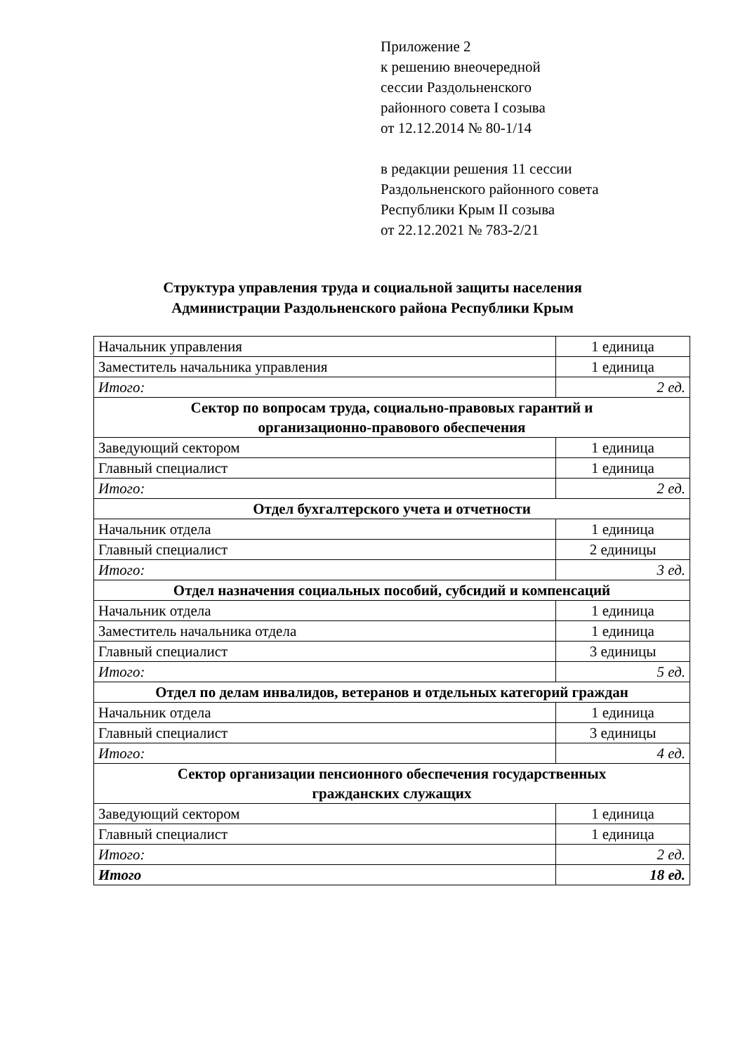Приложение 2
к решению внеочередной
сессии Раздольненского
районного совета I созыва
от 12.12.2014 № 80-1/14
в редакции решения 11 сессии
Раздольненского районного совета
Республики Крым II созыва
от 22.12.2021 № 783-2/21
Структура управления труда и социальной защиты населения
Администрации Раздольненского района Республики Крым
| Начальник управления | 1 единица |
| Заместитель начальника управления | 1 единица |
| Итого: | 2 ед. |
| Сектор по вопросам труда, социально-правовых гарантий и организационно-правового обеспечения | |
| Заведующий сектором | 1 единица |
| Главный специалист | 1 единица |
| Итого: | 2 ед. |
| Отдел бухгалтерского учета и отчетности | |
| Начальник отдела | 1 единица |
| Главный специалист | 2 единицы |
| Итого: | 3 ед. |
| Отдел назначения социальных пособий, субсидий и компенсаций | |
| Начальник отдела | 1 единица |
| Заместитель начальника отдела | 1 единица |
| Главный специалист | 3 единицы |
| Итого: | 5 ед. |
| Отдел по делам инвалидов, ветеранов и отдельных категорий граждан | |
| Начальник отдела | 1 единица |
| Главный специалист | 3 единицы |
| Итого: | 4 ед. |
| Сектор организации пенсионного обеспечения государственных гражданских служащих | |
| Заведующий сектором | 1 единица |
| Главный специалист | 1 единица |
| Итого: | 2 ед. |
| Итого | 18 ед. |